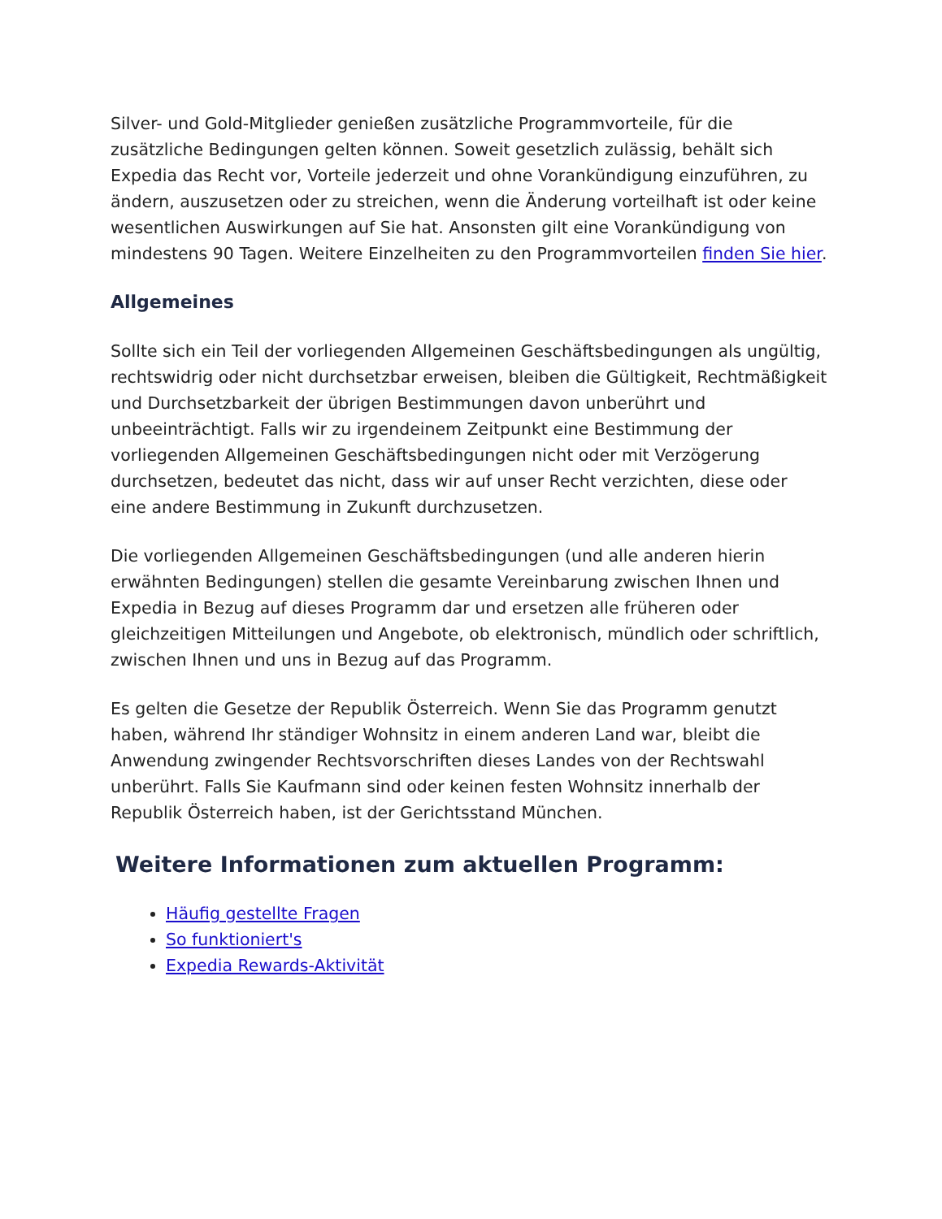Silver- und Gold-Mitglieder genießen zusätzliche Programmvorteile, für die zusätzliche Bedingungen gelten können. Soweit gesetzlich zulässig, behält sich Expedia das Recht vor, Vorteile jederzeit und ohne Vorankündigung einzuführen, zu ändern, auszusetzen oder zu streichen, wenn die Änderung vorteilhaft ist oder keine wesentlichen Auswirkungen auf Sie hat. Ansonsten gilt eine Vorankündigung von mindestens 90 Tagen. Weitere Einzelheiten zu den Programmvorteilen finden Sie hier.
Allgemeines
Sollte sich ein Teil der vorliegenden Allgemeinen Geschäftsbedingungen als ungültig, rechtswidrig oder nicht durchsetzbar erweisen, bleiben die Gültigkeit, Rechtmäßigkeit und Durchsetzbarkeit der übrigen Bestimmungen davon unberührt und unbeeinträchtigt. Falls wir zu irgendeinem Zeitpunkt eine Bestimmung der vorliegenden Allgemeinen Geschäftsbedingungen nicht oder mit Verzögerung durchsetzen, bedeutet das nicht, dass wir auf unser Recht verzichten, diese oder eine andere Bestimmung in Zukunft durchzusetzen.
Die vorliegenden Allgemeinen Geschäftsbedingungen (und alle anderen hierin erwähnten Bedingungen) stellen die gesamte Vereinbarung zwischen Ihnen und Expedia in Bezug auf dieses Programm dar und ersetzen alle früheren oder gleichzeitigen Mitteilungen und Angebote, ob elektronisch, mündlich oder schriftlich, zwischen Ihnen und uns in Bezug auf das Programm.
Es gelten die Gesetze der Republik Österreich. Wenn Sie das Programm genutzt haben, während Ihr ständiger Wohnsitz in einem anderen Land war, bleibt die Anwendung zwingender Rechtsvorschriften dieses Landes von der Rechtswahl unberührt. Falls Sie Kaufmann sind oder keinen festen Wohnsitz innerhalb der Republik Österreich haben, ist der Gerichtsstand München.
Weitere Informationen zum aktuellen Programm:
Häufig gestellte Fragen
So funktioniert's
Expedia Rewards-Aktivität